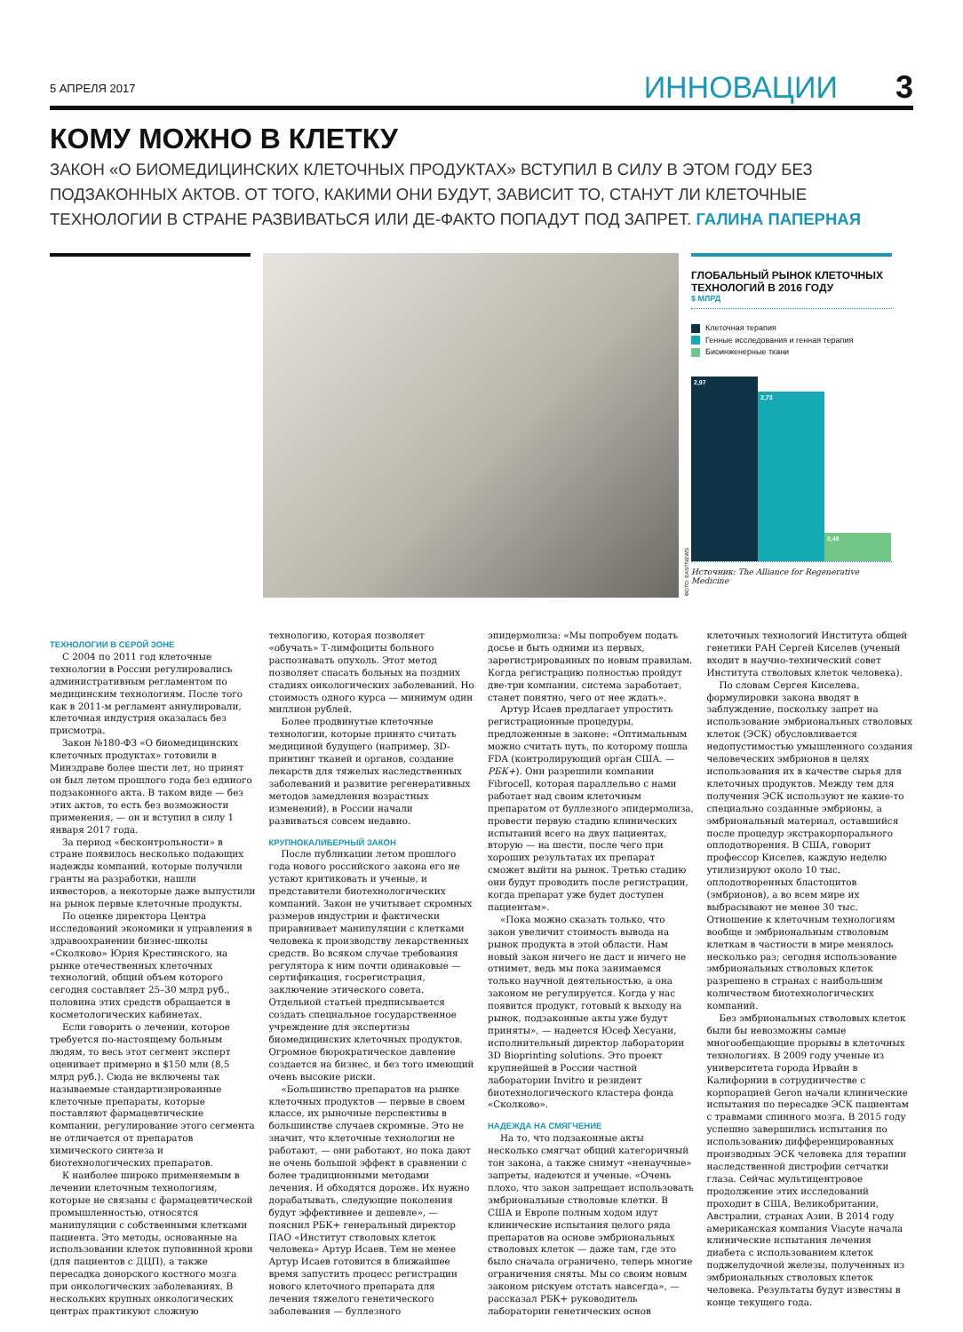5 АПРЕЛЯ 2017 ИННОВАЦИИ 3
КОМУ МОЖНО В КЛЕТКУ
ЗАКОН «О БИОМЕДИЦИНСКИХ КЛЕТОЧНЫХ ПРОДУКТАХ» ВСТУПИЛ В СИЛУ В ЭТОМ ГОДУ БЕЗ ПОДЗАКОННЫХ АКТОВ. ОТ ТОГО, КАКИМИ ОНИ БУДУТ, ЗАВИСИТ ТО, СТАНУТ ЛИ КЛЕТОЧНЫЕ ТЕХНОЛОГИИ В СТРАНЕ РАЗВИВАТЬСЯ ИЛИ ДЕ-ФАКТО ПОПАДУТ ПОД ЗАПРЕТ. ГАЛИНА ПАПЕРНАЯ
ФОТО: EASTNEWS
ГЛОБАЛЬНЫЙ РЫНОК КЛЕТОЧНЫХ ТЕХНОЛОГИЙ В 2016 ГОДУ
$ МЛРД
Клеточная терапия
Генные исследования и генная терапия
Биоинженерные ткани
2,97
2,73
0,46
Источник: The Alliance for Regenerative Medicine
ТЕХНОЛОГИИ В СЕРОЙ ЗОНЕ
С 2004 по 2011 год клеточные технологии в России регулировались административным регламентом по медицинским технологиям. После того как в 2011-м регламент аннулировали, клеточная индустрия оказалась без присмотра.
Закон №180-ФЗ «О биомедицинских клеточных продуктах» готовили в Минздраве более шести лет, но принят он был летом прошлого года без единого подзаконного акта. В таком виде — без этих актов, то есть без возможности применения, — он и вступил в силу 1 января 2017 года.
За период «бесконтрольности» в стране появилось несколько подающих надежды компаний, которые получили гранты на разработки, нашли инвесторов, а некоторые даже выпустили на рынок первые клеточные продукты.
По оценке директора Центра исследований экономики и управления в здравоохранении бизнес-школы «Сколково» Юрия Крестинского, на рынке отечественных клеточных технологий, общий объем которого сегодня составляет 25–30 млрд руб., половина этих средств обращается в косметологических кабинетах.
Если говорить о лечении, которое требуется по-настоящему больным людям, то весь этот сегмент эксперт оценивает примерно в $150 млн (8,5 млрд руб.). Сюда не включены так называемые стандартизированные клеточные препараты, которые поставляют фармацевтические компании, регулирование этого сегмента не отличается от препаратов химического синтеза и биотехнологических препаратов.
К наиболее широко применяемым в лечении клеточным технологиям, которые не связаны с фармацевтической промышленностью, относятся манипуляции с собственными клетками пациента. Это методы, основанные на использовании клеток пуповинной крови (для пациентов с ДЦП), а также пересадка донорского костного мозга при онкологических заболеваниях. В нескольких крупных онкологических центрах практикуют сложную технологию, которая позволяет «обучать» Т-лимфоциты больного распознавать опухоль. Этот метод позволяет спасать больных на поздних стадиях онкологических заболеваний. Но стоимость одного курса — минимум один миллион рублей.
Более продвинутые клеточные технологии, которые принято считать медициной будущего (например, 3D-принтинг тканей и органов, создание лекарств для тяжелых наследственных заболеваний и развитие регенеративных методов замедления возрастных изменений), в России начали развиваться совсем недавно.
КРУПНОКАЛИБЕРНЫЙ ЗАКОН
После публикации летом прошлого года нового российского закона его не устают критиковать и ученые, и представители биотехнологических компаний. Закон не учитывает скромных размеров индустрии и фактически приравнивает манипуляции с клетками человека к производству лекарственных средств. Во всяком случае требования регулятора к ним почти одинаковые — сертификация, госрегистрация, заключение этического совета. Отдельной статьей предписывается создать специальное государственное учреждение для экспертизы биомедицинских клеточных продуктов. Огромное бюрократическое давление создается на бизнес, и без того имеющий очень высокие риски.
«Большинство препаратов на рынке клеточных продуктов — первые в своем классе, их рыночные перспективы в большинстве случаев скромные. Это не значит, что клеточные технологии не работают, — они работают, но пока дают не очень большой эффект в сравнении с более традиционными методами лечения. И обходятся дороже. Их нужно дорабатывать, следующие поколения будут эффективнее и дешевле», — пояснил РБК+ генеральный директор ПАО «Институт стволовых клеток человека» Артур Исаев. Тем не менее Артур Исаев готовится в ближайшее время запустить процесс регистрации нового клеточного препарата для лечения тяжелого генетического заболевания — буллезного эпидермолиза: «Мы попробуем подать досье и быть одними из первых, зарегистрированных по новым правилам. Когда регистрацию полностью пройдут две-три компании, система заработает, станет понятно, чего от нее ждать».
Артур Исаев предлагает упростить регистрационные процедуры, предложенные в законе: «Оптимальным можно считать путь, по которому пошла FDA (контролирующий орган США. — РБК+). Они разрешили компании Fibrocell, которая параллельно с нами работает над своим клеточным препаратом от буллезного эпидермолиза, провести первую стадию клинических испытаний всего на двух пациентах, вторую — на шести, после чего при хороших результатах их препарат сможет выйти на рынок. Третью стадию они будут проводить после регистрации, когда препарат уже будет доступен пациентам».
«Пока можно сказать только, что закон увеличит стоимость вывода на рынок продукта в этой области. Нам новый закон ничего не даст и ничего не отнимет, ведь мы пока занимаемся только научной деятельностью, а она законом не регулируется. Когда у нас появится продукт, готовый к выходу на рынок, подзаконные акты уже будут приняты», — надеется Юсеф Хесуани, исполнительный директор лаборатории 3D Bioprinting solutions. Это проект крупнейшей в России частной лаборатории Invitro и резидент биотехнологического кластера фонда «Сколково».
НАДЕЖДА НА СМЯГЧЕНИЕ
На то, что подзаконные акты несколько смягчат общий категоричный тон закона, а также снимут «ненаучные» запреты, надеются и ученые. «Очень плохо, что закон запрещает использовать эмбриональные стволовые клетки. В США и Европе полным ходом идут клинические испытания целого ряда препаратов на основе эмбриональных стволовых клеток — даже там, где это было сначала ограничено, теперь многие ограничения сняты. Мы со своим новым законом рискуем отстать навсегда», — рассказал РБК+ руководитель лаборатории генетических основ клеточных технологий Института общей генетики РАН Сергей Киселев (ученый входит в научно-технический совет Института стволовых клеток человека).
По словам Сергея Киселева, формулировки закона вводят в заблуждение, поскольку запрет на использование эмбриональных стволовых клеток (ЭСК) обусловливается недопустимостью умышленного создания человеческих эмбрионов в целях использования их в качестве сырья для клеточных продуктов. Между тем для получения ЭСК используют не какие-то специально созданные эмбрионы, а эмбриональный материал, оставшийся после процедур экстракорпорального оплодотворения. В США, говорит профессор Киселев, каждую неделю утилизируют около 10 тыс. оплодотворенных бластоцитов (эмбрионов), а во всем мире их выбрасывают не менее 30 тыс. Отношение к клеточным технологиям вообще и эмбриональным стволовым клеткам в частности в мире менялось несколько раз; сегодня использование эмбриональных стволовых клеток разрешено в странах с наибольшим количеством биотехнологических компаний.
Без эмбриональных стволовых клеток были бы невозможны самые многообещающие прорывы в клеточных технологиях. В 2009 году ученые из университета города Ирвайн в Калифорнии в сотрудничестве с корпорацией Geron начали клинические испытания по пересадке ЭСК пациентам с травмами спинного мозга. В 2015 году успешно завершились испытания по использованию дифференцированных производных ЭСК человека для терапии наследственной дистрофии сетчатки глаза. Сейчас мультицентровое продолжение этих исследований проходит в США, Великобритании, Австралии, странах Азии. В 2014 году американская компания Viacyte начала клинические испытания лечения диабета с использованием клеток поджелудочной железы, полученных из эмбриональных стволовых клеток человека. Результаты будут известны в конце текущего года.